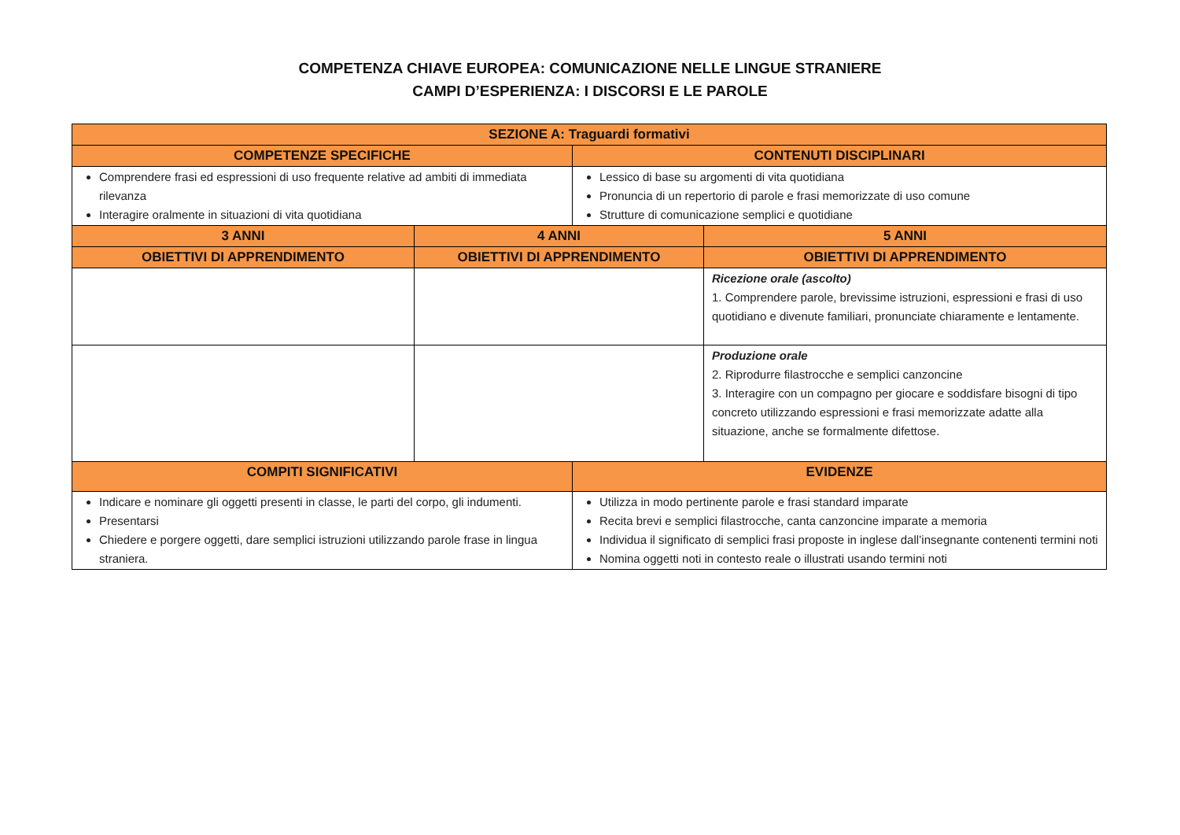COMPETENZA CHIAVE EUROPEA: COMUNICAZIONE NELLE LINGUE STRANIERE
CAMPI D’ESPERIENZA: I DISCORSI E LE PAROLE
| SEZIONE A: Traguardi formativi | | | |
| --- | --- | --- | --- |
| COMPETENZE SPECIFICHE | | CONTENUTI DISCIPLINARI | |
| Comprendere frasi ed espressioni di uso frequente relative ad ambiti di immediata rilevanza Interagire oralmente in situazioni di vita quotidiana | | Lessico di base su argomenti di vita quotidiana Pronuncia di un repertorio di parole e frasi memorizzate di uso comune Strutture di comunicazione semplici e quotidiane | |
| 3 ANNI | 4 ANNI | | 5 ANNI |
| OBIETTIVI DI APPRENDIMENTO | OBIETTIVI DI APPRENDIMENTO | | OBIETTIVI DI APPRENDIMENTO |
| | | | Ricezione orale (ascolto) 1. Comprendere parole, brevissime istruzioni, espressioni e frasi di uso quotidiano e divenute familiari, pronunciate chiaramente e lentamente. |
| | | | Produzione orale 2. Riprodurre filastrocche e semplici canzoncine 3. Interagire con un compagno per giocare e soddisfare bisogni di tipo concreto utilizzando espressioni e frasi memorizzate adatte alla situazione, anche se formalmente difettose. |
| COMPITI SIGNIFICATIVI | | EVIDENZE | |
| Indicare e nominare gli oggetti presenti in classe, le parti del corpo, gli indumenti. Presentarsi Chiedere e porgere oggetti, dare semplici istruzioni utilizzando parole frase in lingua straniera. | | Utilizza in modo pertinente parole e frasi standard imparate Recita brevi e semplici filastrocche, canta canzoncine imparate a memoria Individua il significato di semplici frasi proposte in inglese dall’insegnante contenenti termini noti Nomina oggetti noti in contesto reale o illustrati usando termini noti | |